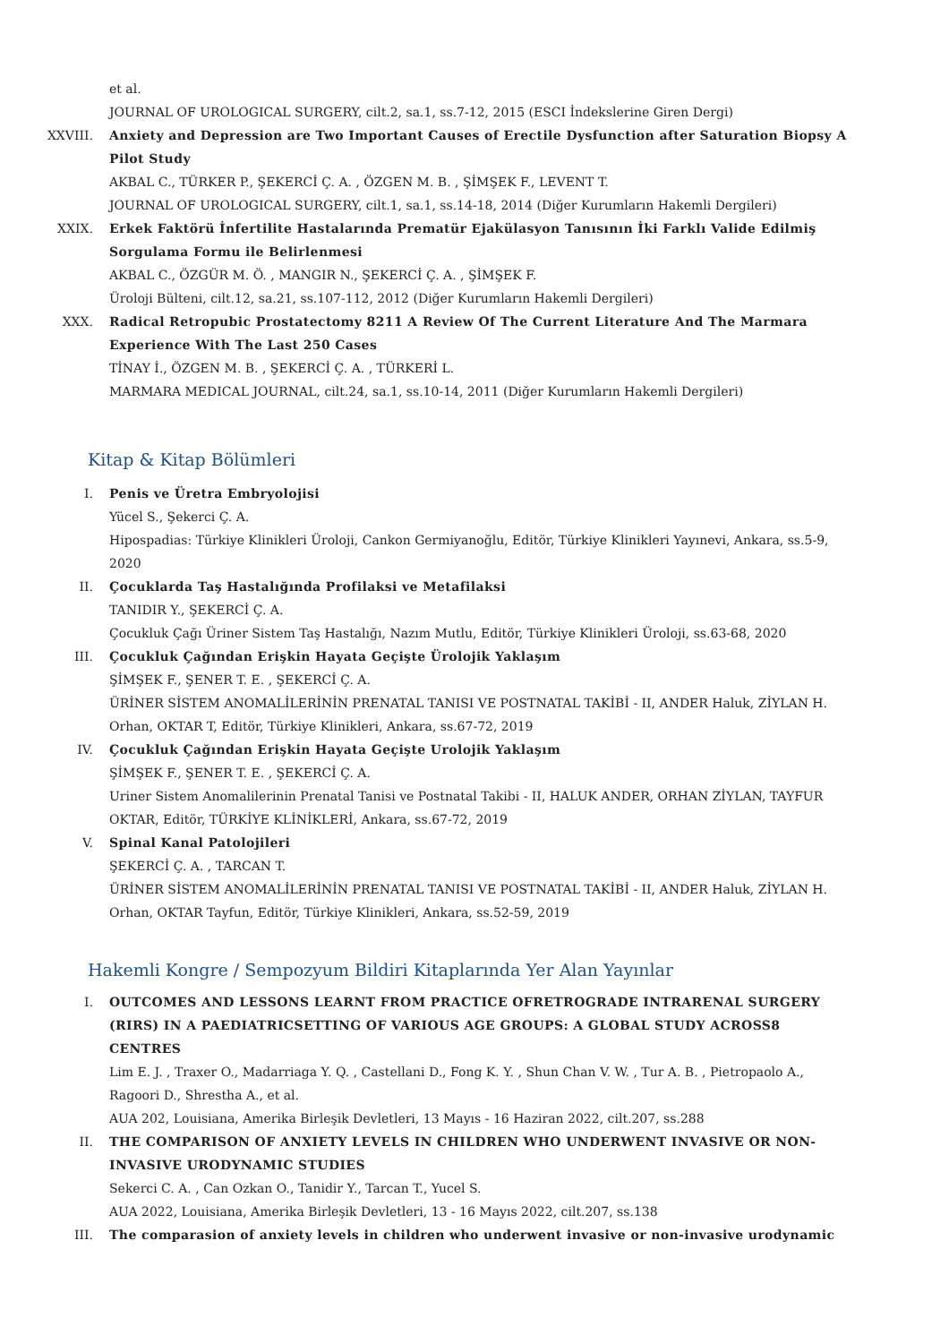et al.
JOURNAL OF UROLOGICAL SURGERY, cilt.2, sa.1, ss.7-12, 2015 (ESCI İndekslerine Giren Dergi)
XXVIII. Anxiety and Depression are Two Important Causes of Erectile Dysfunction after Saturation Biopsy A Pilot Study
AKBAL C., TÜRKER P., ŞEKERCİ Ç. A. , ÖZGEN M. B. , ŞİMŞEK F., LEVENT T.
JOURNAL OF UROLOGICAL SURGERY, cilt.1, sa.1, ss.14-18, 2014 (Diğer Kurumların Hakemli Dergileri)
XXIX. Erkek Faktörü İnfertilite Hastalarında Prematür Ejakülasyon Tanısının İki Farklı Valide Edilmiş Sorgulama Formu ile Belirlenmesi
AKBAL C., ÖZGÜR M. Ö. , MANGIR N., ŞEKERCİ Ç. A. , ŞİMŞEK F.
Üroloji Bülteni, cilt.12, sa.21, ss.107-112, 2012 (Diğer Kurumların Hakemli Dergileri)
XXX. Radical Retropubic Prostatectomy 8211 A Review Of The Current Literature And The Marmara Experience With The Last 250 Cases
TİNAY İ., ÖZGEN M. B. , ŞEKERCİ Ç. A. , TÜRKERİ L.
MARMARA MEDICAL JOURNAL, cilt.24, sa.1, ss.10-14, 2011 (Diğer Kurumların Hakemli Dergileri)
Kitap & Kitap Bölümleri
I. Penis ve Üretra Embryolojisi
Yücel S., Şekerci Ç. A.
Hipospadias: Türkiye Klinikleri Üroloji, Cankon Germiyanoğlu, Editör, Türkiye Klinikleri Yayınevi, Ankara, ss.5-9, 2020
II. Çocuklarda Taş Hastalığında Profilaksi ve Metafilaksi
TANIDIR Y., ŞEKERCİ Ç. A.
Çocukluk Çağı Üriner Sistem Taş Hastalığı, Nazım Mutlu, Editör, Türkiye Klinikleri Üroloji, ss.63-68, 2020
III. Çocukluk Çağından Erişkin Hayata Geçişte Ürolojik Yaklaşım
ŞİMŞEK F., ŞENER T. E. , ŞEKERCİ Ç. A.
ÜRİNER SİSTEM ANOMALİLERİNİN PRENATAL TANISI VE POSTNATAL TAKİBİ - II, ANDER Haluk, ZİYLAN H. Orhan, OKTAR T, Editör, Türkiye Klinikleri, Ankara, ss.67-72, 2019
IV. Çocukluk Çağından Erişkin Hayata Geçişte Urolojik Yaklaşım
ŞİMŞEK F., ŞENER T. E. , ŞEKERCİ Ç. A.
Uriner Sistem Anomalilerinin Prenatal Tanisi ve Postnatal Takibi - II, HALUK ANDER, ORHAN ZİYLAN, TAYFUR OKTAR, Editör, TÜRKİYE KLİNİKLERİ, Ankara, ss.67-72, 2019
V. Spinal Kanal Patolojileri
ŞEKERCİ Ç. A. , TARCAN T.
ÜRİNER SİSTEM ANOMALİLERİNİN PRENATAL TANISI VE POSTNATAL TAKİBİ - II, ANDER Haluk, ZİYLAN H. Orhan, OKTAR Tayfun, Editör, Türkiye Klinikleri, Ankara, ss.52-59, 2019
Hakemli Kongre / Sempozyum Bildiri Kitaplarında Yer Alan Yayınlar
I. OUTCOMES AND LESSONS LEARNT FROM PRACTICE OFRETROGRADE INTRARENAL SURGERY (RIRS) IN A PAEDIATRICSETTING OF VARIOUS AGE GROUPS: A GLOBAL STUDY ACROSS8 CENTRES
Lim E. J. , Traxer O., Madarriaga Y. Q. , Castellani D., Fong K. Y. , Shun Chan V. W. , Tur A. B. , Pietropaolo A., Ragoori D., Shrestha A., et al.
AUA 202, Louisiana, Amerika Birleşik Devletleri, 13 Mayıs - 16 Haziran 2022, cilt.207, ss.288
II. THE COMPARISON OF ANXIETY LEVELS IN CHILDREN WHO UNDERWENT INVASIVE OR NON-INVASIVE URODYNAMIC STUDIES
Sekerci C. A. , Can Ozkan O., Tanidir Y., Tarcan T., Yucel S.
AUA 2022, Louisiana, Amerika Birleşik Devletleri, 13 - 16 Mayıs 2022, cilt.207, ss.138
III. The comparasion of anxiety levels in children who underwent invasive or non-invasive urodynamic